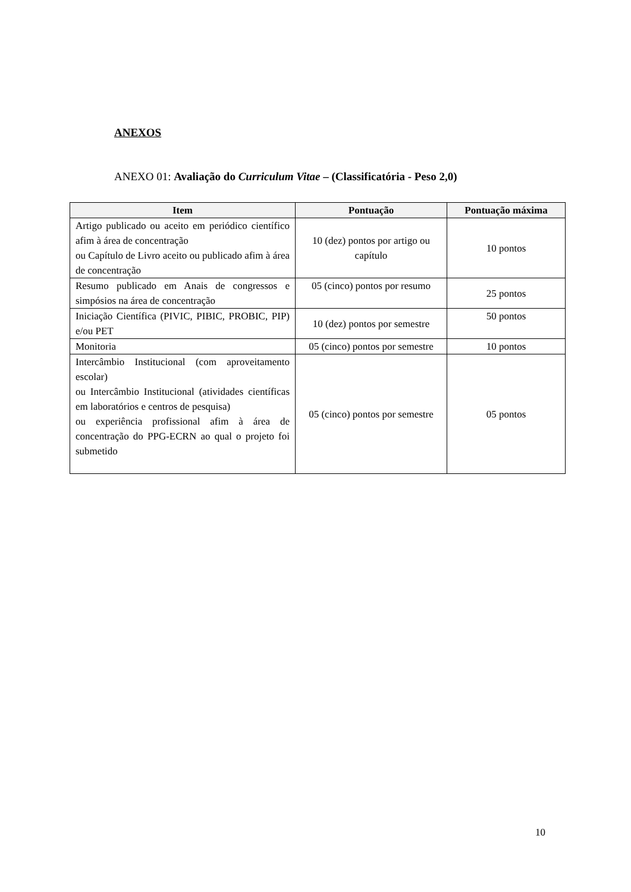ANEXOS
ANEXO 01: Avaliação do Curriculum Vitae – (Classificatória - Peso 2,0)
| Item | Pontuação | Pontuação máxima |
| --- | --- | --- |
| Artigo publicado ou aceito em periódico científico afim à área de concentração ou Capítulo de Livro aceito ou publicado afim à área de concentração | 10 (dez) pontos por artigo ou capítulo | 10 pontos |
| Resumo publicado em Anais de congressos e simpósios na área de concentração | 05 (cinco) pontos por resumo | 25 pontos |
| Iniciação Científica (PIVIC, PIBIC, PROBIC, PIP) e/ou PET | 10 (dez) pontos por semestre | 50 pontos |
| Monitoria | 05 (cinco) pontos por semestre | 10 pontos |
| Intercâmbio Institucional (com aproveitamento escolar) ou Intercâmbio Institucional (atividades científicas em laboratórios e centros de pesquisa) ou experiência profissional afim à área de concentração do PPG-ECRN ao qual o projeto foi submetido | 05 (cinco) pontos por semestre | 05 pontos |
10